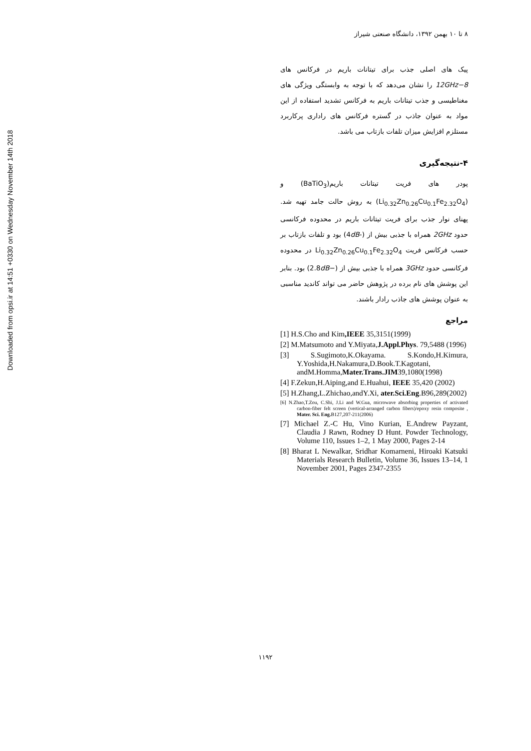Downloaded from opsi.ir at 14:51 +0330 on Wednesday November 14th 2018
۸ تا ۱۰ بهمن ۱۳۹۲، دانشگاه صنعتی شیراز
پیک های اصلی جذب برای تیتانات باریم در فرکانس های 8−12GHz را نشان می‌دهد که با توجه به وابستگی ویژگی های مغناطیسی و جذب تیتانات باریم به فرکانس تشدید استفاده از این مواد به عنوان جاذب در گستره فرکانس های راداری پرکاربرد مستلزم افزایش میزان تلفات بازتاب می باشد.
۴-نتیجه‌گیری
پودر های فریت تیتانات باریم(BaTiO<sub>3</sub>) و (Li<sub>0.32</sub>Zn<sub>0.26</sub>Cu<sub>0.1</sub>Fe<sub>2.32</sub>O<sub>4</sub>) به روش حالت جامد تهیه شد. پهنای نوار جذب برای فریت تیتانات باریم در محدوده فرکانسی حدود 2GHz همراه با جذبی بیش از (-4dB) بود و تلفات بازتاب بر حسب فرکانس فریت Li<sub>0.32</sub>Zn<sub>0.26</sub>Cu<sub>0.1</sub>Fe<sub>2.32</sub>O<sub>4</sub> در محدوده فرکانسی حدود 3GHz همراه با جذبی بیش از (−2.8dB) بود. بنابر این پوشش های نام برده در پژوهش حاضر می تواند کاندید مناسبی به عنوان پوشش های جاذب رادار باشند.
مراجع
[1] H.S.Cho and Kim,IEEE 35,3151(1999)
[2] M.Matsumoto and Y.Miyata,J.Appl.Phys. 79,5488 (1996)
[3] S.Sugimoto,K.Okayama. S.Kondo,H.Kimura, Y.Yoshida,H.Nakamura,D.Book.T.Kagotani, andM.Homma,Mater.Trans.JIM39,1080(1998)
[4] F.Zekun,H.Aiping,and E.Huahui, IEEE 35,420 (2002)
[5] H.Zhang,L.Zhichao,andY.Xi, ater.Sci.Eng.B96,289(2002)
[6] N.Zhao,T.Zou, C.Shi, J.Li and W.Gua, microwave absorbing properties of activated carbon-fiber felt screen (vertical-arranged carbon fibers)/epoxy resin composite , Mater. Sci. Eng. B127,207-211(2006)
[7] Michael Z.-C Hu, Vino Kurian, E.Andrew Payzant, Claudia J Rawn, Rodney D Hunt. Powder Technology, Volume 110, Issues 1–2, 1 May 2000, Pages 2-14
[8] Bharat L Newalkar, Sridhar Komarneni, Hiroaki Katsuki Materials Research Bulletin, Volume 36, Issues 13–14, 1 November 2001, Pages 2347-2355
۱۱۹۲